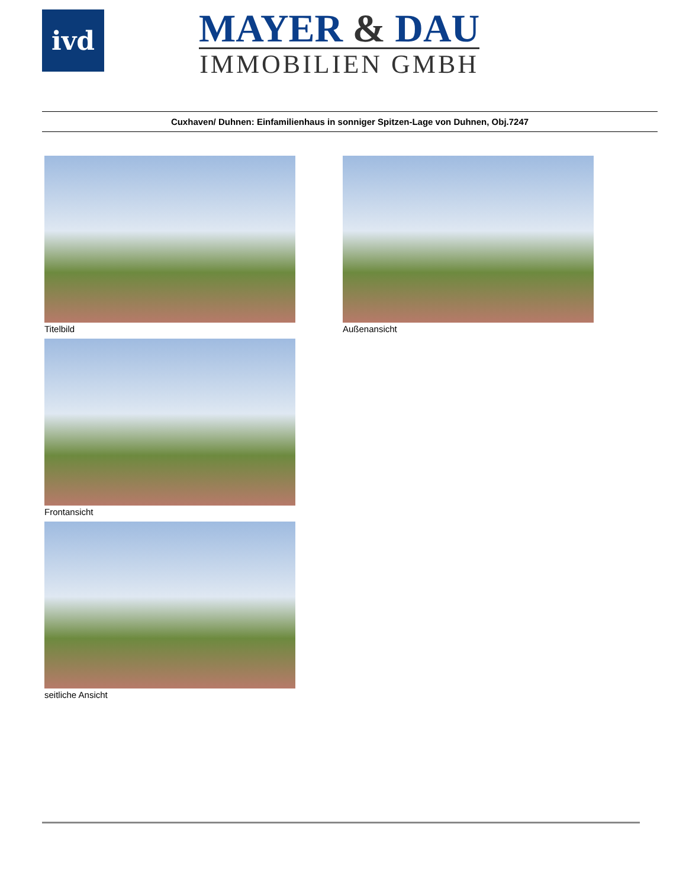ivd
MAYER & DAU
IMMOBILIEN GMBH
Cuxhaven/ Duhnen: Einfamilienhaus in sonniger Spitzen-Lage von Duhnen, Obj.7247
Titelbild
Außenansicht
Frontansicht
seitliche Ansicht